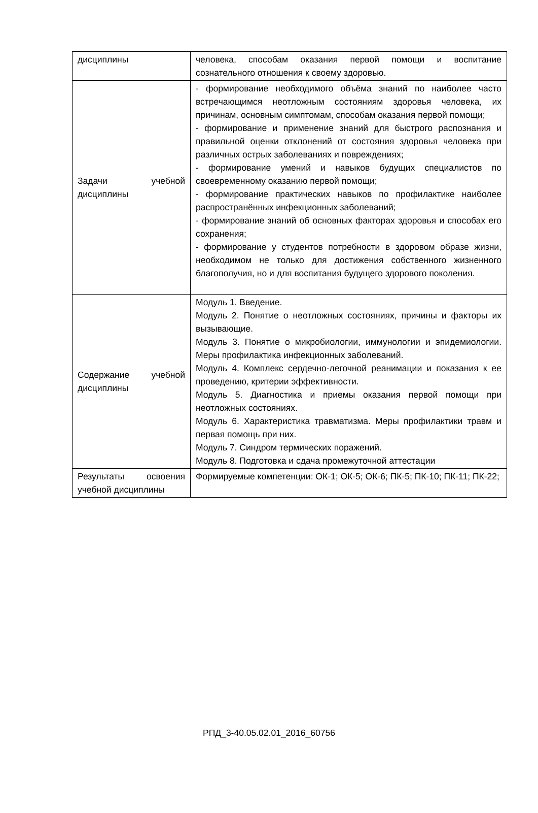| дисциплины | человека, способам оказания первой помощи и воспитание сознательного отношения к своему здоровью. |
| Задачи учебной дисциплины | - формирование необходимого объёма знаний по наиболее часто встречающимся неотложным состояниям здоровья человека, их причинам, основным симптомам, способам оказания первой помощи; - формирование и применение знаний для быстрого распознания и правильной оценки отклонений от состояния здоровья человека при различных острых заболеваниях и повреждениях; - формирование умений и навыков будущих специалистов по своевременному оказанию первой помощи; - формирование практических навыков по профилактике наиболее распространённых инфекционных заболеваний; - формирование знаний об основных факторах здоровья и способах его сохранения; - формирование у студентов потребности в здоровом образе жизни, необходимом не только для достижения собственного жизненного благополучия, но и для воспитания будущего здорового поколения. |
| Содержание учебной дисциплины | Модуль 1. Введение. Модуль 2. Понятие о неотложных состояниях, причины и факторы их вызывающие. Модуль 3. Понятие о микробиологии, иммунологии и эпидемиологии. Меры профилактика инфекционных заболеваний. Модуль 4. Комплекс сердечно-легочной реанимации и показания к ее проведению, критерии эффективности. Модуль 5. Диагностика и приемы оказания первой помощи при неотложных состояниях. Модуль 6. Характеристика травматизма. Меры профилактики травм и первая помощь при них. Модуль 7. Синдром термических поражений. Модуль 8. Подготовка и сдача промежуточной аттестации |
| Результаты освоения учебной дисциплины | Формируемые компетенции: ОК-1; ОК-5; ОК-6; ПК-5; ПК-10; ПК-11; ПК-22; |
РПД_3-40.05.02.01_2016_60756